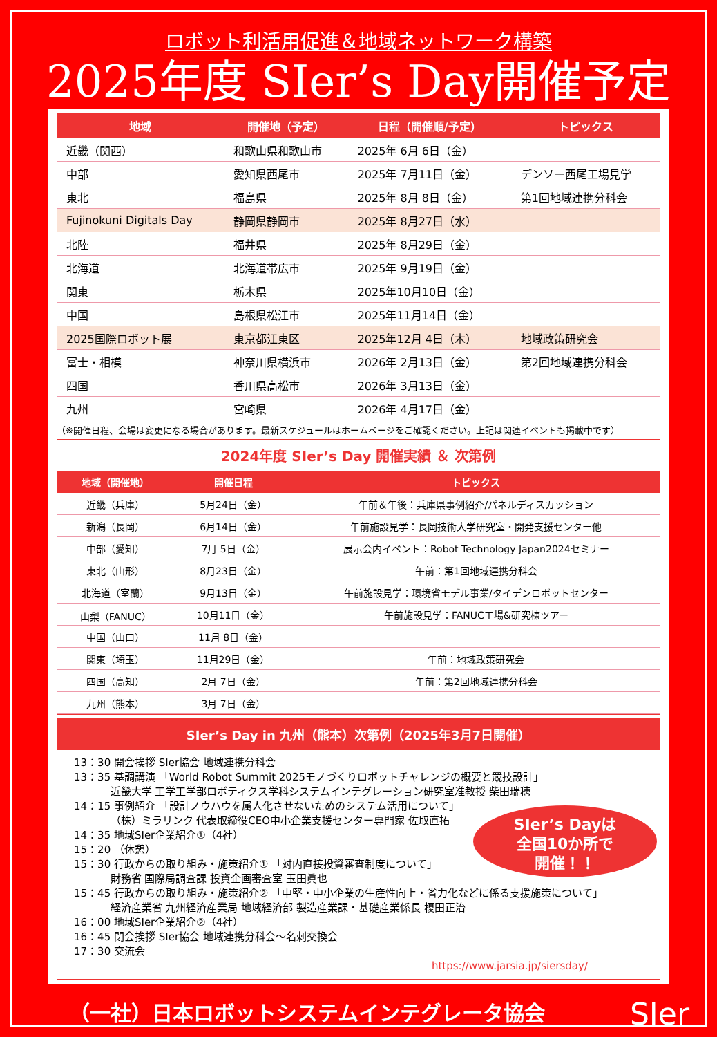ロボット利活用促進＆地域ネットワーク構築
2025年度 SIer’s Day開催予定
| 地域 | 開催地（予定） | 日程（開催順/予定） | トピックス |
| --- | --- | --- | --- |
| 近畿（関西） | 和歌山県和歌山市 | 2025年 6月 6日（金） | |
| 中部 | 愛知県西尾市 | 2025年 7月11日（金） | デンソー西尾工場見学 |
| 東北 | 福島県 | 2025年 8月 8日（金） | 第1回地域連携分科会 |
| Fujinokuni Digitals Day | 静岡県静岡市 | 2025年 8月27日（水） | |
| 北陸 | 福井県 | 2025年 8月29日（金） | |
| 北海道 | 北海道帯広市 | 2025年 9月19日（金） | |
| 関東 | 栃木県 | 2025年10月10日（金） | |
| 中国 | 島根県松江市 | 2025年11月14日（金） | |
| 2025国際ロボット展 | 東京都江東区 | 2025年12月 4日（木） | 地域政策研究会 |
| 富士・相模 | 神奈川県横浜市 | 2026年 2月13日（金） | 第2回地域連携分科会 |
| 四国 | 香川県高松市 | 2026年 3月13日（金） | |
| 九州 | 宮崎県 | 2026年 4月17日（金） | |
（※開催日程、会場は変更になる場合があります。最新スケジュールはホームページをご確認ください。上記は関連イベントも掲載中です）
2024年度 SIer’s Day 開催実績 ＆ 次第例
| 地域（開催地） | 開催日程 | トピックス |
| --- | --- | --- |
| 近畿（兵庫） | 5月24日（金） | 午前＆午後：兵庫県事例紹介/パネルディスカッション |
| 新潟（長岡） | 6月14日（金） | 午前施設見学：長岡技術大学研究室・開発支援センター他 |
| 中部（愛知） | 7月 5日（金） | 展示会内イベント：Robot Technology Japan2024セミナー |
| 東北（山形） | 8月23日（金） | 午前：第1回地域連携分科会 |
| 北海道（室蘭） | 9月13日（金） | 午前施設見学：環境省モデル事業/タイデンロボットセンター |
| 山梨（FANUC） | 10月11日（金） | 午前施設見学：FANUC工場&研究棟ツアー |
| 中国（山口） | 11月 8日（金） | |
| 関東（埼玉） | 11月29日（金） | 午前：地域政策研究会 |
| 四国（高知） | 2月 7日（金） | 午前：第2回地域連携分科会 |
| 九州（熊本） | 3月 7日（金） | |
SIer’s Day in 九州（熊本）次第例（2025年3月7日開催）
13：30 開会挨拶 SIer協会 地域連携分科会
13：35 基調講演 「World Robot Summit 2025モノづくりロボットチャレンジの概要と競技設計」
    近畿大学 工学工学部ロボティクス学科システムインテグレーション研究室准教授 柴田瑞穂
14：15 事例紹介 「設計ノウハウを属人化させないためのシステム活用について」
    （株）ミラリンク 代表取締役CEO中小企業支援センター専門家 佐取直拓
14：35 地域SIer企業紹介①（4社）
15：20 （休憩）
15：30 行政からの取り組み・施策紹介① 「対内直接投資審査制度について」
    財務省 国際局調査課 投資企画審査室 玉田眞也
15：45 行政からの取り組み・施策紹介② 「中堅・中小企業の生産性向上・省力化などに係る支援施策について」
    経済産業省 九州経済産業局 地域経済部 製造産業課・基礎産業係長 榎田正治
16：00 地域SIer企業紹介②（4社）
16：45 閉会挨拶 SIer協会 地域連携分科会～名刺交換会
17：30 交流会
https://www.jarsia.jp/siersday/
SIer’s Dayは
全国10か所で
開催！！
（一社）日本ロボットシステムインテグレータ協会 SIer